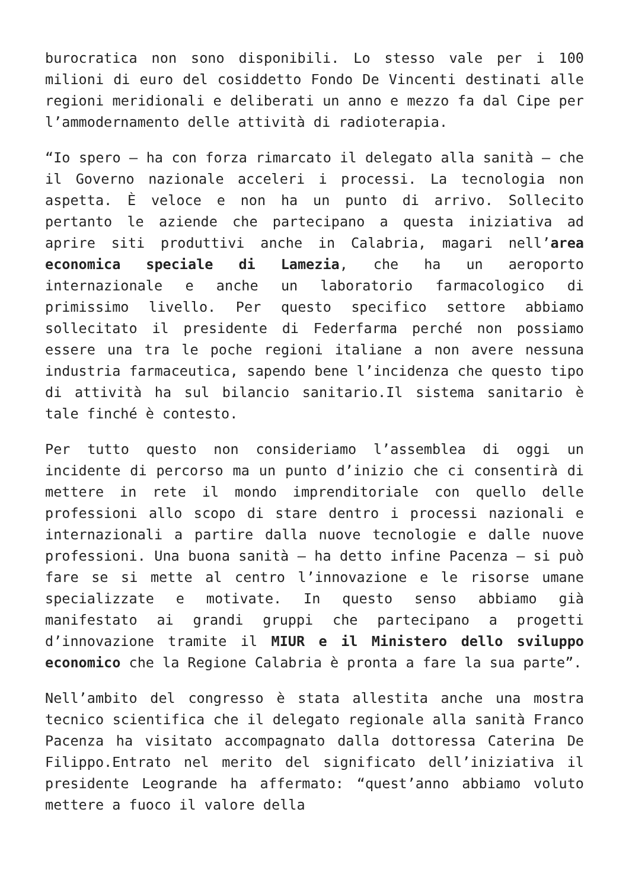burocratica non sono disponibili. Lo stesso vale per i 100 milioni di euro del cosiddetto Fondo De Vincenti destinati alle regioni meridionali e deliberati un anno e mezzo fa dal Cipe per l’ammodernamento delle attività di radioterapia.
“Io spero – ha con forza rimarcato il delegato alla sanità – che il Governo nazionale acceleri i processi. La tecnologia non aspetta. È veloce e non ha un punto di arrivo. Sollecito pertanto le aziende che partecipano a questa iniziativa ad aprire siti produttivi anche in Calabria, magari nell’area economica speciale di Lamezia, che ha un aeroporto internazionale e anche un laboratorio farmacologico di primissimo livello. Per questo specifico settore abbiamo sollecitato il presidente di Federfarma perché non possiamo essere una tra le poche regioni italiane a non avere nessuna industria farmaceutica, sapendo bene l’incidenza che questo tipo di attività ha sul bilancio sanitario.Il sistema sanitario è tale finché è contesto.
Per tutto questo non consideriamo l’assemblea di oggi un incidente di percorso ma un punto d’inizio che ci consentirà di mettere in rete il mondo imprenditoriale con quello delle professioni allo scopo di stare dentro i processi nazionali e internazionali a partire dalla nuove tecnologie e dalle nuove professioni. Una buona sanità – ha detto infine Pacenza – si può fare se si mette al centro l’innovazione e le risorse umane specializzate e motivate. In questo senso abbiamo già manifestato ai grandi gruppi che partecipano a progetti d’innovazione tramite il MIUR e il Ministero dello sviluppo economico che la Regione Calabria è pronta a fare la sua parte”.
Nell’ambito del congresso è stata allestita anche una mostra tecnico scientifica che il delegato regionale alla sanità Franco Pacenza ha visitato accompagnato dalla dottoressa Caterina De Filippo.Entrato nel merito del significato dell’iniziativa il presidente Leogrande ha affermato: “quest’anno abbiamo voluto mettere a fuoco il valore della